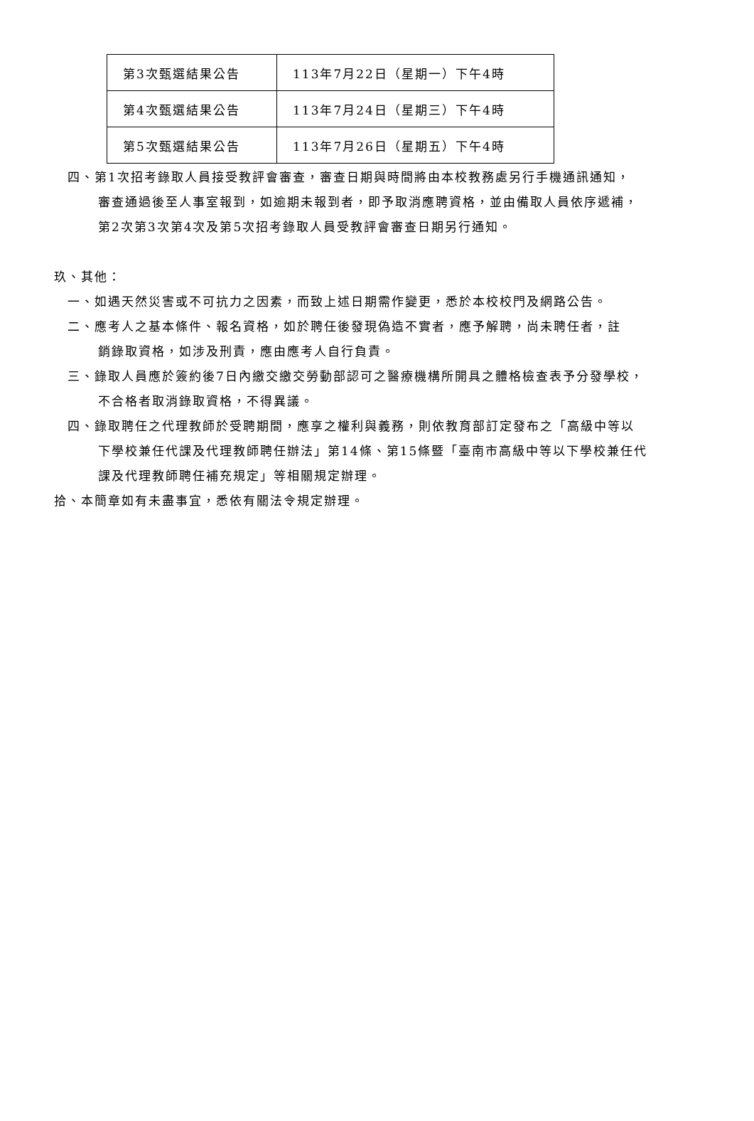| 第3次甄選結果公告 | 113年7月22日（星期一）下午4時 |
| 第4次甄選結果公告 | 113年7月24日（星期三）下午4時 |
| 第5次甄選結果公告 | 113年7月26日（星期五）下午4時 |
四、第1次招考錄取人員接受教評會審查，審查日期與時間將由本校教務處另行手機通訊通知，
審查通過後至人事室報到，如逾期未報到者，即予取消應聘資格，並由備取人員依序遞補，
第2次第3次第4次及第5次招考錄取人員受教評會審查日期另行通知。
玖、其他：
一、如遇天然災害或不可抗力之因素，而致上述日期需作變更，悉於本校校門及網路公告。
二、應考人之基本條件、報名資格，如於聘任後發現偽造不實者，應予解聘，尚未聘任者，註
銷錄取資格，如涉及刑責，應由應考人自行負責。
三、錄取人員應於簽約後7日內繳交繳交勞動部認可之醫療機構所開具之體格檢查表予分發學校，
不合格者取消錄取資格，不得異議。
四、錄取聘任之代理教師於受聘期間，應享之權利與義務，則依教育部訂定發布之「高級中等以
下學校兼任代課及代理教師聘任辦法」第14條、第15條暨「臺南市高級中等以下學校兼任代
課及代理教師聘任補充規定」等相關規定辦理。
拾、本簡章如有未盡事宜，悉依有關法令規定辦理。